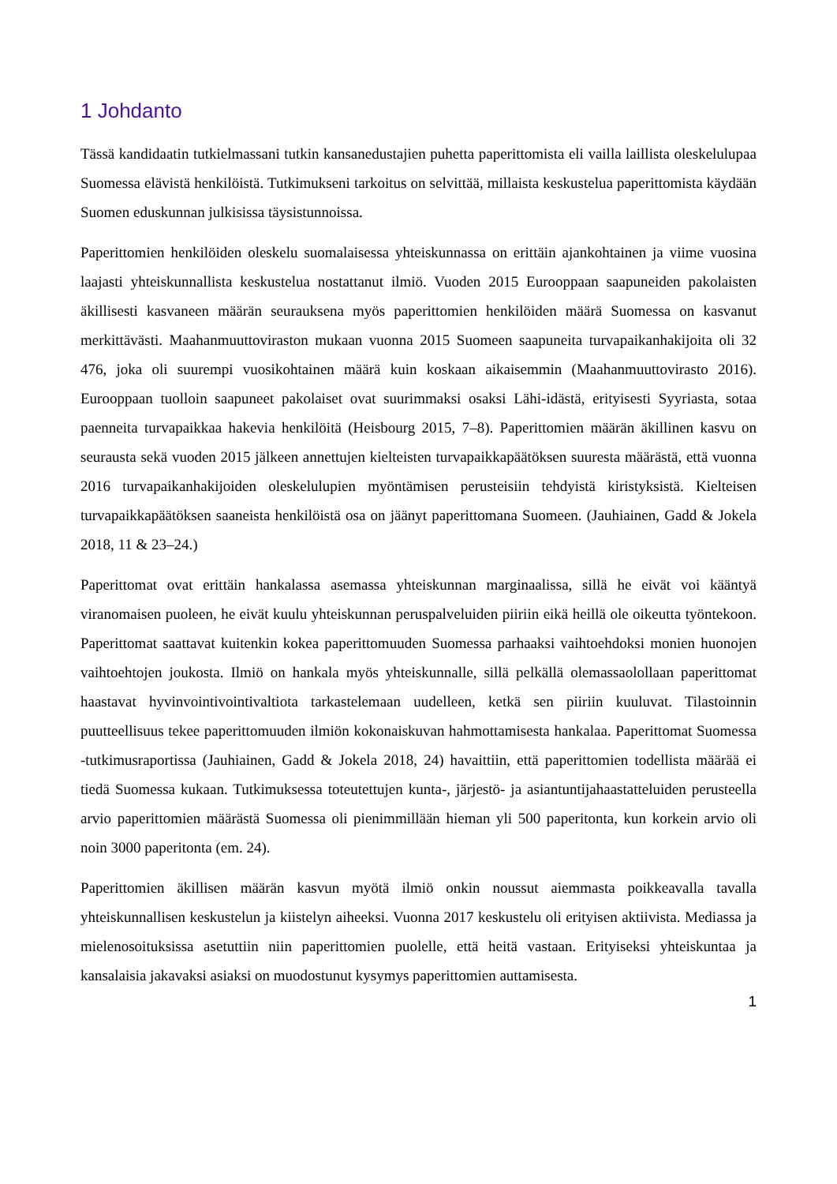1 Johdanto
Tässä kandidaatin tutkielmassani tutkin kansanedustajien puhetta paperittomista eli vailla laillista oleskelulupaa Suomessa elävistä henkilöistä. Tutkimukseni tarkoitus on selvittää, millaista keskustelua paperittomista käydään Suomen eduskunnan julkisissa täysistunnoissa.
Paperittomien henkilöiden oleskelu suomalaisessa yhteiskunnassa on erittäin ajankohtainen ja viime vuosina laajasti yhteiskunnallista keskustelua nostattanut ilmiö. Vuoden 2015 Eurooppaan saapuneiden pakolaisten äkillisesti kasvaneen määrän seurauksena myös paperittomien henkilöiden määrä Suomessa on kasvanut merkittävästi. Maahanmuuttoviraston mukaan vuonna 2015 Suomeen saapuneita turvapaikanhakijoita oli 32 476, joka oli suurempi vuosikohtainen määrä kuin koskaan aikaisemmin (Maahanmuuttovirasto 2016). Eurooppaan tuolloin saapuneet pakolaiset ovat suurimmaksi osaksi Lähi-idästä, erityisesti Syyriasta, sotaa paenneita turvapaikkaa hakevia henkilöitä (Heisbourg 2015, 7–8). Paperittomien määrän äkillinen kasvu on seurausta sekä vuoden 2015 jälkeen annettujen kielteisten turvapaikkapäätöksen suuresta määrästä, että vuonna 2016 turvapaikanhakijoiden oleskelulupien myöntämisen perusteisiin tehdyistä kiristyksistä. Kielteisen turvapaikkapäätöksen saaneista henkilöistä osa on jäänyt paperittomana Suomeen. (Jauhiainen, Gadd & Jokela 2018, 11 & 23–24.)
Paperittomat ovat erittäin hankalassa asemassa yhteiskunnan marginaalissa, sillä he eivät voi kääntyä viranomaisen puoleen, he eivät kuulu yhteiskunnan peruspalveluiden piiriin eikä heillä ole oikeutta työntekoon. Paperittomat saattavat kuitenkin kokea paperittomuuden Suomessa parhaaksi vaihtoehdoksi monien huonojen vaihtoehtojen joukosta. Ilmiö on hankala myös yhteiskunnalle, sillä pelkällä olemassaolollaan paperittomat haastavat hyvinvointivointivaltiota tarkastelemaan uudelleen, ketkä sen piiriin kuuluvat. Tilastoinnin puutteellisuus tekee paperittomuuden ilmiön kokonaiskuvan hahmottamisesta hankalaa. Paperittomat Suomessa -tutkimusraportissa (Jauhiainen, Gadd & Jokela 2018, 24) havaittiin, että paperittomien todellista määrää ei tiedä Suomessa kukaan. Tutkimuksessa toteutettujen kunta-, järjestö- ja asiantuntijahaastatteluiden perusteella arvio paperittomien määrästä Suomessa oli pienimmillään hieman yli 500 paperitonta, kun korkein arvio oli noin 3000 paperitonta (em. 24).
Paperittomien äkillisen määrän kasvun myötä ilmiö onkin noussut aiemmasta poikkeavalla tavalla yhteiskunnallisen keskustelun ja kiistelyn aiheeksi. Vuonna 2017 keskustelu oli erityisen aktiivista. Mediassa ja mielenosoituksissa asetuttiin niin paperittomien puolelle, että heitä vastaan. Erityiseksi yhteiskuntaa ja kansalaisia jakavaksi asiaksi on muodostunut kysymys paperittomien auttamisesta.
1